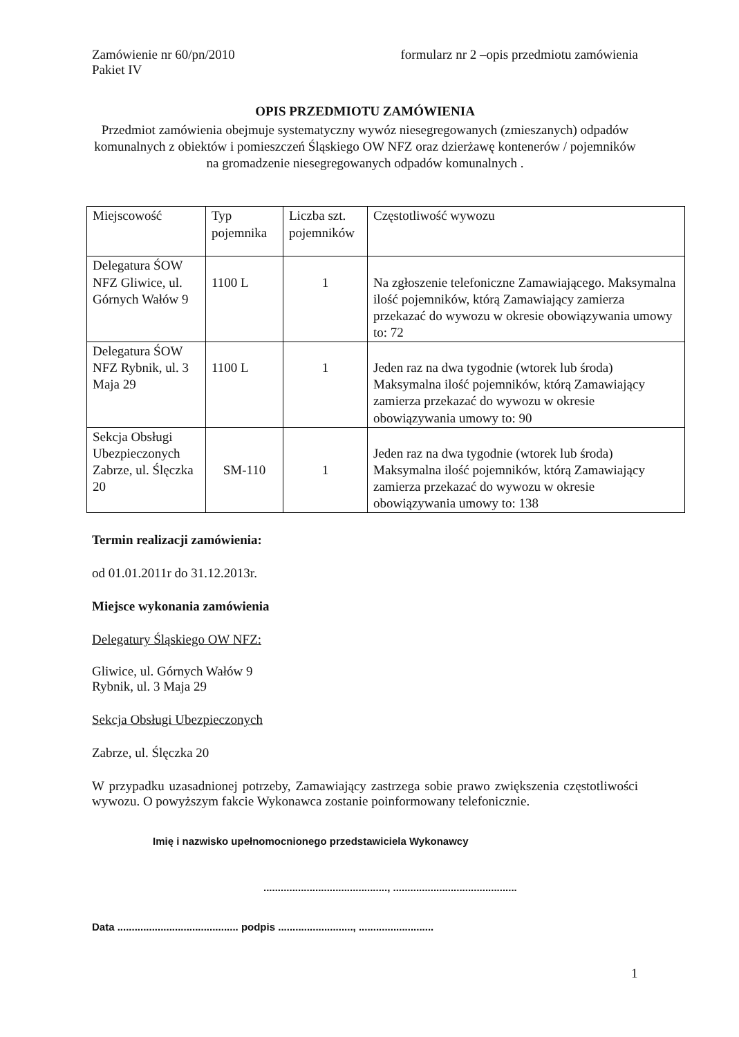Zamówienie nr 60/pn/2010
Pakiet IV
formularz nr 2 –opis przedmiotu zamówienia
OPIS PRZEDMIOTU ZAMÓWIENIA
Przedmiot zamówienia obejmuje systematyczny wywóz niesegregowanych (zmieszanych) odpadów komunalnych z obiektów i pomieszczeń Śląskiego OW NFZ oraz dzierżawę kontenerów / pojemników na gromadzenie niesegregowanych odpadów komunalnych .
| Miejscowość | Typ pojemnika | Liczba szt. pojemników | Częstotliwość wywozu |
| Delegatura ŚOW NFZ Gliwice, ul. Górnych Wałów 9 | 1100 L | 1 | Na zgłoszenie telefoniczne Zamawiającego. Maksymalna ilość pojemników, którą Zamawiający zamierza przekazać do wywozu w okresie obowiązywania umowy to: 72 |
| Delegatura ŚOW NFZ Rybnik, ul. 3 Maja 29 | 1100 L | 1 | Jeden raz na dwa tygodnie (wtorek lub środa) Maksymalna ilość pojemników, którą Zamawiający zamierza przekazać do wywozu w okresie obowiązywania umowy to: 90 |
| Sekcja Obsługi Ubezpieczonych Zabrze, ul. Ślęczka 20 | SM-110 | 1 | Jeden raz na dwa tygodnie (wtorek lub środa) Maksymalna ilość pojemników, którą Zamawiający zamierza przekazać do wywozu w okresie obowiązywania umowy to: 138 |
Termin realizacji zamówienia:
od 01.01.2011r do 31.12.2013r.
Miejsce wykonania zamówienia
Delegatury Śląskiego OW NFZ:
Gliwice, ul. Górnych Wałów 9
Rybnik, ul. 3 Maja 29
Sekcja Obsługi Ubezpieczonych
Zabrze, ul. Ślęczka 20
W przypadku uzasadnionej potrzeby, Zamawiający zastrzega sobie prawo zwiększenia częstotliwości wywozu. O powyższym fakcie Wykonawca zostanie poinformowany telefonicznie.
Imię i nazwisko upełnomocnionego przedstawiciela Wykonawcy
..........................................., ...........................................
Data .......................................... podpis .........................., ..........................
1